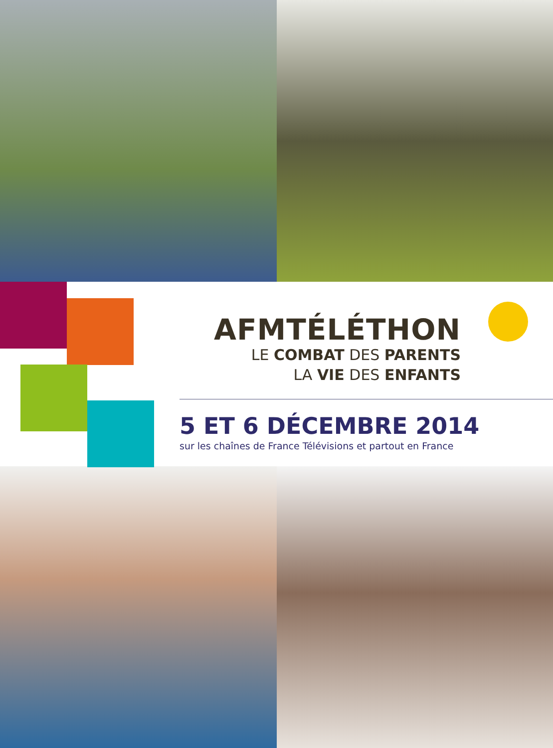AFMTÉLÉTHON
LE COMBAT DES PARENTS
LA VIE DES ENFANTS
5 ET 6 DÉCEMBRE 2014
sur les chaînes de France Télévisions et partout en France